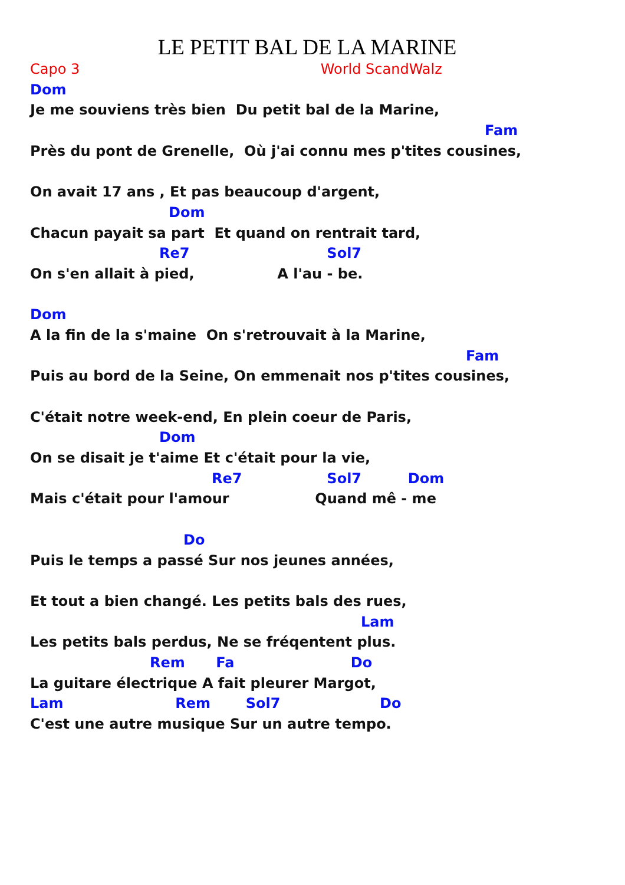LE PETIT BAL DE LA MARINE
Capo 3 World ScandWalz
Dom
Je me souviens très bien Du petit bal de la Marine,
Fam
Près du pont de Grenelle, Où j'ai connu mes p'tites cousines,
On avait 17 ans , Et pas beaucoup d'argent,
Dom
Chacun payait sa part Et quand on rentrait tard,
Re7 Sol7
On s'en allait à pied, A l'au - be.
Dom
A la fin de la s'maine On s'retrouvait à la Marine,
Fam
Puis au bord de la Seine, On emmenait nos p'tites cousines,
C'était notre week-end, En plein coeur de Paris,
Dom
On se disait je t'aime Et c'était pour la vie,
Re7 Sol7 Dom
Mais c'était pour l'amour Quand mê - me
Do
Puis le temps a passé Sur nos jeunes années,
Et tout a bien changé. Les petits bals des rues,
Lam
Les petits bals perdus, Ne se fréqentent plus.
Rem Fa Do
La guitare électrique A fait pleurer Margot,
Lam Rem Sol7 Do
C'est une autre musique Sur un autre tempo.